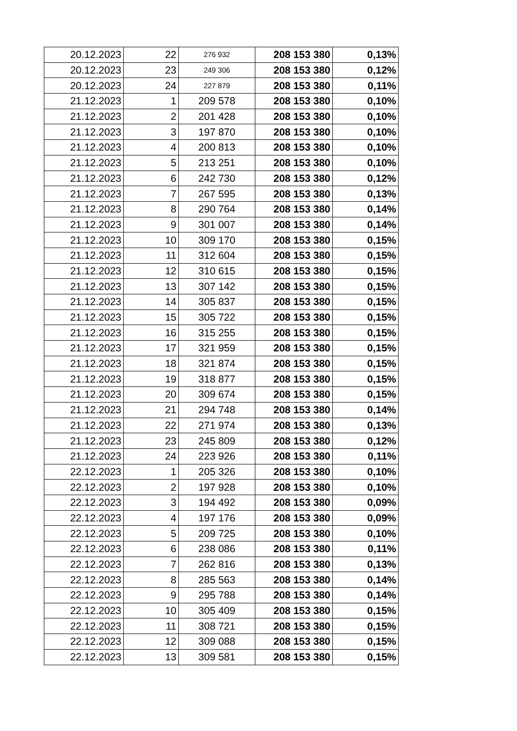| 20.12.2023 | 22 | 276 932 | 208 153 380 | 0,13% |
| 20.12.2023 | 23 | 249 306 | 208 153 380 | 0,12% |
| 20.12.2023 | 24 | 227 879 | 208 153 380 | 0,11% |
| 21.12.2023 | 1 | 209 578 | 208 153 380 | 0,10% |
| 21.12.2023 | 2 | 201 428 | 208 153 380 | 0,10% |
| 21.12.2023 | 3 | 197 870 | 208 153 380 | 0,10% |
| 21.12.2023 | 4 | 200 813 | 208 153 380 | 0,10% |
| 21.12.2023 | 5 | 213 251 | 208 153 380 | 0,10% |
| 21.12.2023 | 6 | 242 730 | 208 153 380 | 0,12% |
| 21.12.2023 | 7 | 267 595 | 208 153 380 | 0,13% |
| 21.12.2023 | 8 | 290 764 | 208 153 380 | 0,14% |
| 21.12.2023 | 9 | 301 007 | 208 153 380 | 0,14% |
| 21.12.2023 | 10 | 309 170 | 208 153 380 | 0,15% |
| 21.12.2023 | 11 | 312 604 | 208 153 380 | 0,15% |
| 21.12.2023 | 12 | 310 615 | 208 153 380 | 0,15% |
| 21.12.2023 | 13 | 307 142 | 208 153 380 | 0,15% |
| 21.12.2023 | 14 | 305 837 | 208 153 380 | 0,15% |
| 21.12.2023 | 15 | 305 722 | 208 153 380 | 0,15% |
| 21.12.2023 | 16 | 315 255 | 208 153 380 | 0,15% |
| 21.12.2023 | 17 | 321 959 | 208 153 380 | 0,15% |
| 21.12.2023 | 18 | 321 874 | 208 153 380 | 0,15% |
| 21.12.2023 | 19 | 318 877 | 208 153 380 | 0,15% |
| 21.12.2023 | 20 | 309 674 | 208 153 380 | 0,15% |
| 21.12.2023 | 21 | 294 748 | 208 153 380 | 0,14% |
| 21.12.2023 | 22 | 271 974 | 208 153 380 | 0,13% |
| 21.12.2023 | 23 | 245 809 | 208 153 380 | 0,12% |
| 21.12.2023 | 24 | 223 926 | 208 153 380 | 0,11% |
| 22.12.2023 | 1 | 205 326 | 208 153 380 | 0,10% |
| 22.12.2023 | 2 | 197 928 | 208 153 380 | 0,10% |
| 22.12.2023 | 3 | 194 492 | 208 153 380 | 0,09% |
| 22.12.2023 | 4 | 197 176 | 208 153 380 | 0,09% |
| 22.12.2023 | 5 | 209 725 | 208 153 380 | 0,10% |
| 22.12.2023 | 6 | 238 086 | 208 153 380 | 0,11% |
| 22.12.2023 | 7 | 262 816 | 208 153 380 | 0,13% |
| 22.12.2023 | 8 | 285 563 | 208 153 380 | 0,14% |
| 22.12.2023 | 9 | 295 788 | 208 153 380 | 0,14% |
| 22.12.2023 | 10 | 305 409 | 208 153 380 | 0,15% |
| 22.12.2023 | 11 | 308 721 | 208 153 380 | 0,15% |
| 22.12.2023 | 12 | 309 088 | 208 153 380 | 0,15% |
| 22.12.2023 | 13 | 309 581 | 208 153 380 | 0,15% |